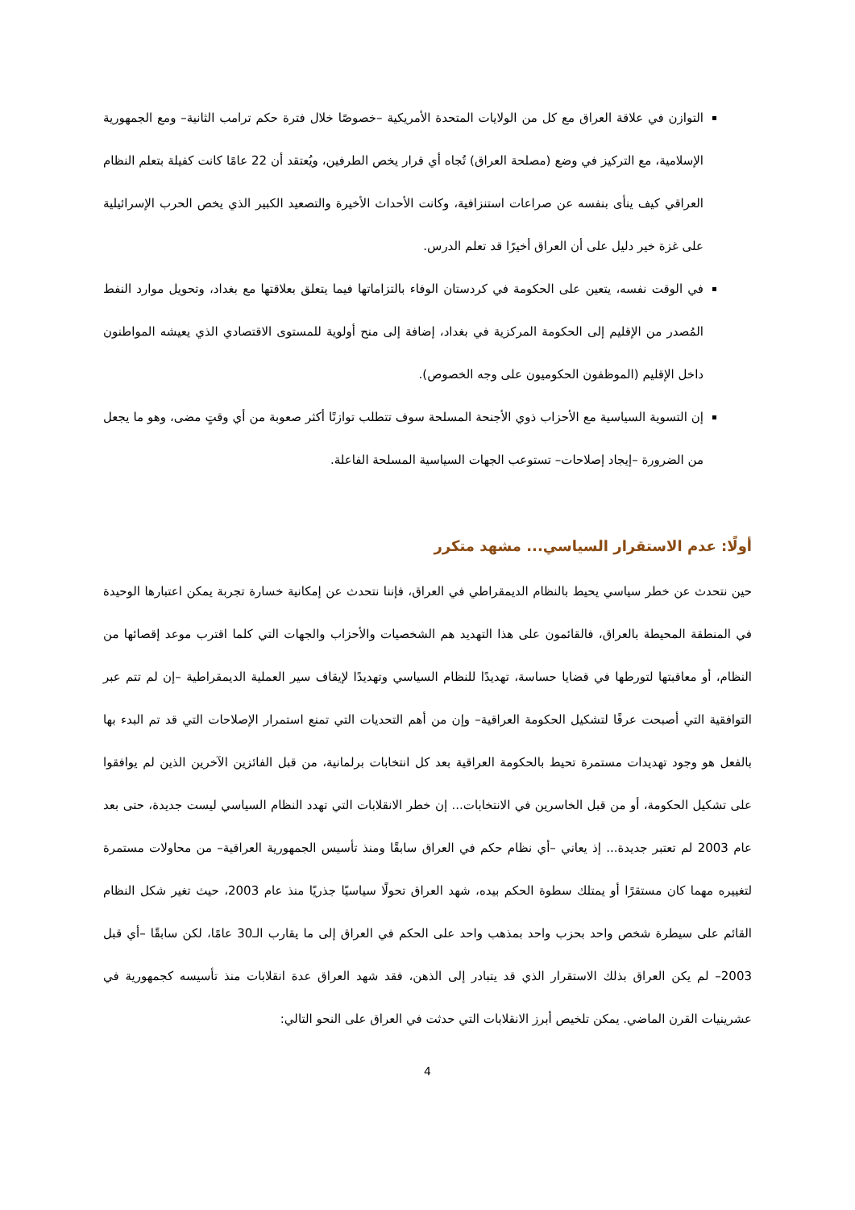التوازن في علاقة العراق مع كل من الولايات المتحدة الأمريكية –خصوصًا خلال فترة حكم ترامب الثانية– ومع الجمهورية الإسلامية، مع التركيز في وضع (مصلحة العراق) تُجاه أي قرار يخص الطرفين، ويُعتقد أن 22 عامًا كانت كفيلة بتعلم النظام العراقي كيف ينأى بنفسه عن صراعات استنزافية، وكانت الأحداث الأخيرة والتصعيد الكبير الذي يخص الحرب الإسرائيلية على غزة خير دليل على أن العراق أخيرًا قد تعلم الدرس.
في الوقت نفسه، يتعين على الحكومة في كردستان الوفاء بالتزاماتها فيما يتعلق بعلاقتها مع بغداد، وتحويل موارد النفط المُصدر من الإقليم إلى الحكومة المركزية في بغداد، إضافة إلى منح أولوية للمستوى الاقتصادي الذي يعيشه المواطنون داخل الإقليم (الموظفون الحكوميون على وجه الخصوص).
إن التسوية السياسية مع الأحزاب ذوي الأجنحة المسلحة سوف تتطلب توازنًا أكثر صعوبة من أي وقتٍ مضى، وهو ما يجعل من الضرورة –إيجاد إصلاحات– تستوعب الجهات السياسية المسلحة الفاعلة.
أولًا: عدم الاستقرار السياسي... مشهد متكرر
حين نتحدث عن خطر سياسي يحيط بالنظام الديمقراطي في العراق، فإننا نتحدث عن إمكانية خسارة تجربة يمكن اعتبارها الوحيدة في المنطقة المحيطة بالعراق، فالقائمون على هذا التهديد هم الشخصيات والأحزاب والجهات التي كلما اقترب موعد إقصائها من النظام، أو معاقبتها لتورطها في قضايا حساسة، تهديدًا للنظام السياسي وتهديدًا لإيقاف سير العملية الديمقراطية –إن لم تتم عبر التوافقية التي أصبحت عرفًا لتشكيل الحكومة العراقية– وإن من أهم التحديات التي تمنع استمرار الإصلاحات التي قد تم البدء بها بالفعل هو وجود تهديدات مستمرة تحيط بالحكومة العراقية بعد كل انتخابات برلمانية، من قبل الفائزين الآخرين الذين لم يوافقوا على تشكيل الحكومة، أو من قبل الخاسرين في الانتخابات... إن خطر الانقلابات التي تهدد النظام السياسي ليست جديدة، حتى بعد عام 2003 لم تعتبر جديدة... إذ يعاني –أي نظام حكم في العراق سابقًا ومنذ تأسيس الجمهورية العراقية– من محاولات مستمرة لتغييره مهما كان مستقرًا أو يمتلك سطوة الحكم بيده، شهد العراق تحولًا سياسيًا جذريًا منذ عام 2003، حيث تغير شكل النظام القائم على سيطرة شخص واحد بحزب واحد بمذهب واحد على الحكم في العراق إلى ما يقارب الـ30 عامًا، لكن سابقًا –أي قبل 2003– لم يكن العراق بذلك الاستقرار الذي قد يتبادر إلى الذهن، فقد شهد العراق عدة انقلابات منذ تأسيسه كجمهورية في عشرينيات القرن الماضي. يمكن تلخيص أبرز الانقلابات التي حدثت في العراق على النحو التالي:
4